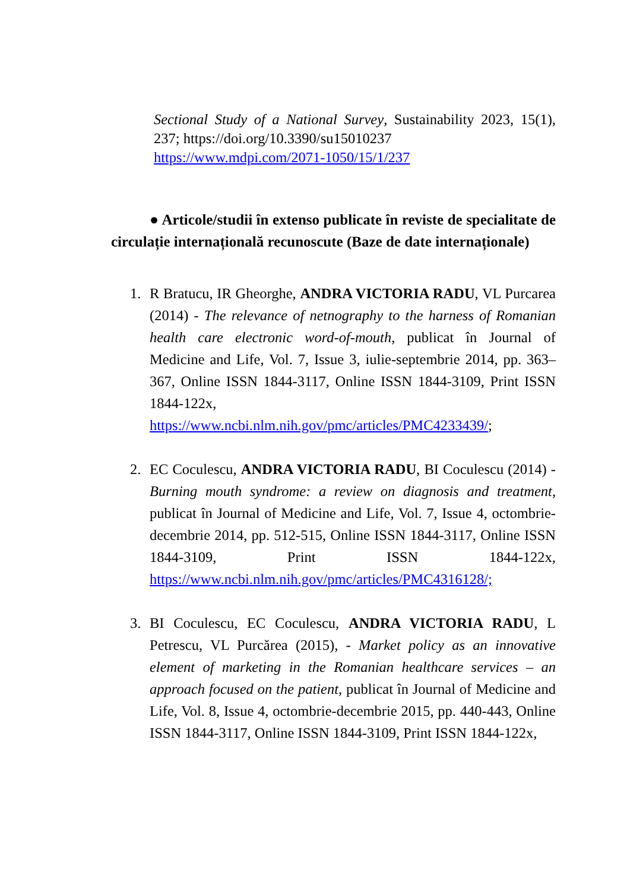Sectional Study of a National Survey, Sustainability 2023, 15(1), 237; https://doi.org/10.3390/su15010237
https://www.mdpi.com/2071-1050/15/1/237
● Articole/studii în extenso publicate în reviste de specialitate de circulație internațională recunoscute (Baze de date internaționale)
1. R Bratucu, IR Gheorghe, ANDRA VICTORIA RADU, VL Purcarea (2014) - The relevance of netnography to the harness of Romanian health care electronic word-of-mouth, publicat în Journal of Medicine and Life, Vol. 7, Issue 3, iulie-septembrie 2014, pp. 363–367, Online ISSN 1844-3117, Online ISSN 1844-3109, Print ISSN 1844-122x, https://www.ncbi.nlm.nih.gov/pmc/articles/PMC4233439/;
2. EC Coculescu, ANDRA VICTORIA RADU, BI Coculescu (2014) - Burning mouth syndrome: a review on diagnosis and treatment, publicat în Journal of Medicine and Life, Vol. 7, Issue 4, octombrie-decembrie 2014, pp. 512-515, Online ISSN 1844-3117, Online ISSN 1844-3109, Print ISSN 1844-122x, https://www.ncbi.nlm.nih.gov/pmc/articles/PMC4316128/;
3. BI Coculescu, EC Coculescu, ANDRA VICTORIA RADU, L Petrescu, VL Purcărea (2015), - Market policy as an innovative element of marketing in the Romanian healthcare services – an approach focused on the patient, publicat în Journal of Medicine and Life, Vol. 8, Issue 4, octombrie-decembrie 2015, pp. 440-443, Online ISSN 1844-3117, Online ISSN 1844-3109, Print ISSN 1844-122x,